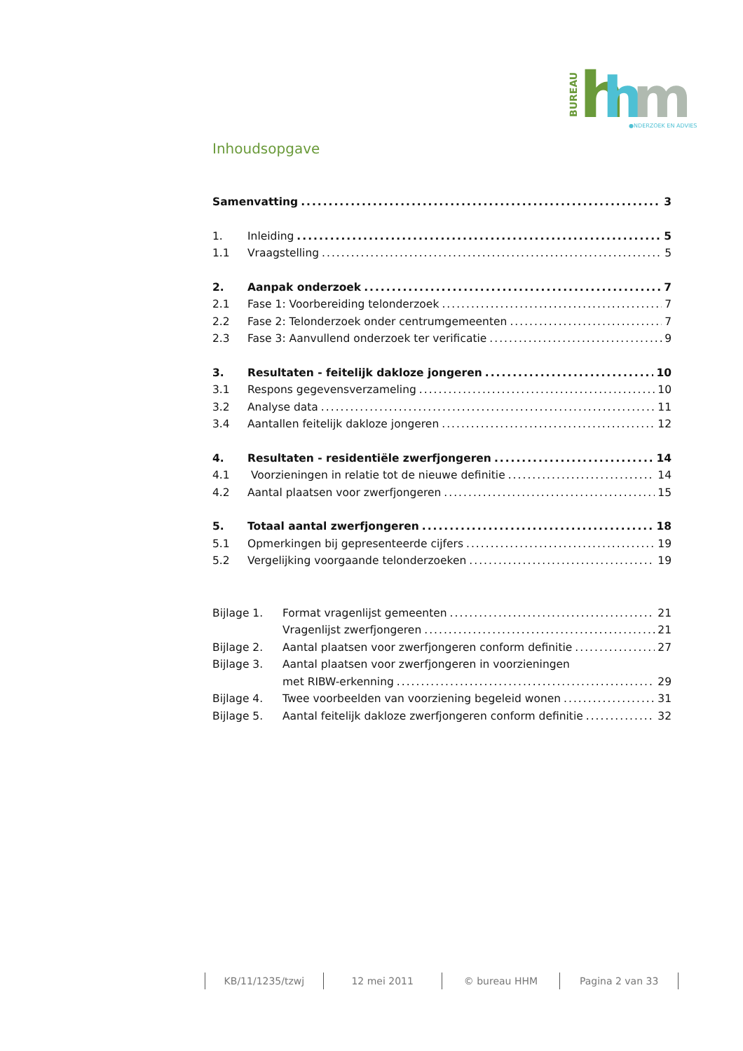BUREAU
h
h
m
●NDERZOEK EN ADVIES
Inhoudsopgave
Samenvatting 3
1. Inleiding 5
1.1 Vraagstelling 5
2. Aanpak onderzoek 7
2.1 Fase 1: Voorbereiding telonderzoek 7
2.2 Fase 2: Telonderzoek onder centrumgemeenten 7
2.3 Fase 3: Aanvullend onderzoek ter verificatie 9
3. Resultaten - feitelijk dakloze jongeren 10
3.1 Respons gegevensverzameling 10
3.2 Analyse data 11
3.4 Aantallen feitelijk dakloze jongeren 12
4. Resultaten - residentiële zwerfjongeren 14
4.1 Voorzieningen in relatie tot de nieuwe definitie 14
4.2 Aantal plaatsen voor zwerfjongeren 15
5. Totaal aantal zwerfjongeren 18
5.1 Opmerkingen bij gepresenteerde cijfers 19
5.2 Vergelijking voorgaande telonderzoeken 19
Bijlage 1. Format vragenlijst gemeenten 21
Vragenlijst zwerfjongeren 21
Bijlage 2. Aantal plaatsen voor zwerfjongeren conform definitie 27
Bijlage 3. Aantal plaatsen voor zwerfjongeren in voorzieningen
met RIBW-erkenning 29
Bijlage 4. Twee voorbeelden van voorziening begeleid wonen 31
Bijlage 5. Aantal feitelijk dakloze zwerfjongeren conform definitie 32
KB/11/1235/tzwj 12 mei 2011 © bureau HHM Pagina 2 van 33